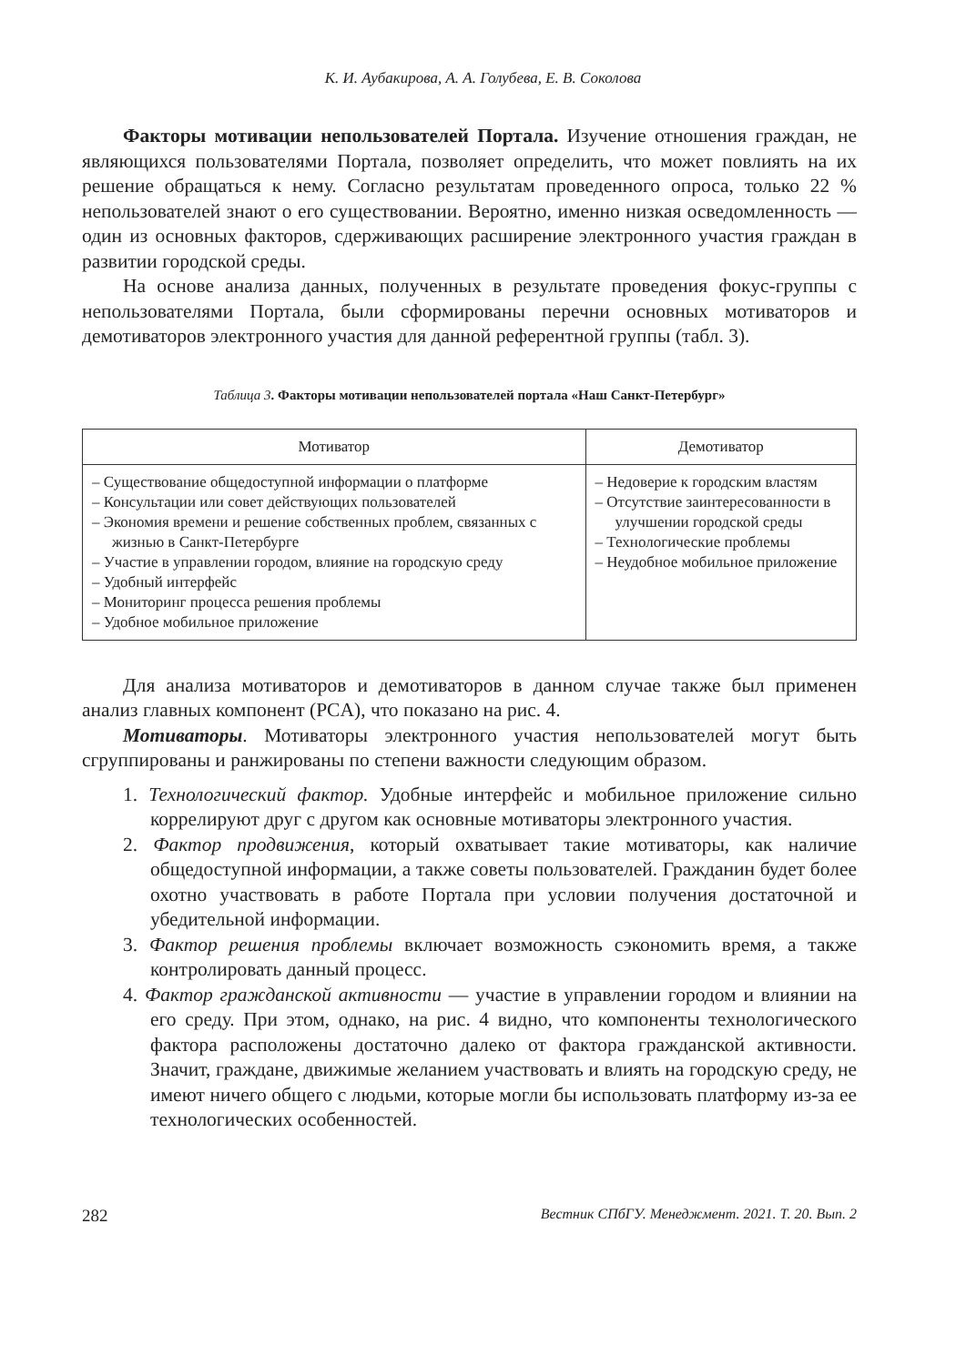К. И. Аубакирова, А. А. Голубева, Е. В. Соколова
Факторы мотивации непользователей Портала. Изучение отношения граждан, не являющихся пользователями Портала, позволяет определить, что может повлиять на их решение обращаться к нему. Согласно результатам проведенного опроса, только 22 % непользователей знают о его существовании. Вероятно, именно низкая осведомленность — один из основных факторов, сдерживающих расширение электронного участия граждан в развитии городской среды.
На основе анализа данных, полученных в результате проведения фокус-группы с непользователями Портала, были сформированы перечни основных мотиваторов и демотиваторов электронного участия для данной референтной группы (табл. 3).
Таблица 3. Факторы мотивации непользователей портала «Наш Санкт-Петербург»
| Мотиватор | Демотиватор |
| --- | --- |
| – Существование общедоступной информации о платформе – Консультации или совет действующих пользователей – Экономия времени и решение собственных проблем, связанных с жизнью в Санкт-Петербурге – Участие в управлении городом, влияние на городскую среду – Удобный интерфейс – Мониторинг процесса решения проблемы – Удобное мобильное приложение | – Недоверие к городским властям – Отсутствие заинтересованности в улучшении городской среды – Технологические проблемы – Неудобное мобильное приложение |
Для анализа мотиваторов и демотиваторов в данном случае также был применен анализ главных компонент (PCA), что показано на рис. 4.
Мотиваторы. Мотиваторы электронного участия непользователей могут быть сгруппированы и ранжированы по степени важности следующим образом.
1. Технологический фактор. Удобные интерфейс и мобильное приложение сильно коррелируют друг с другом как основные мотиваторы электронного участия.
2. Фактор продвижения, который охватывает такие мотиваторы, как наличие общедоступной информации, а также советы пользователей. Гражданин будет более охотно участвовать в работе Портала при условии получения достаточной и убедительной информации.
3. Фактор решения проблемы включает возможность сэкономить время, а также контролировать данный процесс.
4. Фактор гражданской активности — участие в управлении городом и влиянии на его среду. При этом, однако, на рис. 4 видно, что компоненты технологического фактора расположены достаточно далеко от фактора гражданской активности. Значит, граждане, движимые желанием участвовать и влиять на городскую среду, не имеют ничего общего с людьми, которые могли бы использовать платформу из-за ее технологических особенностей.
282 Вестник СПбГУ. Менеджмент. 2021. Т. 20. Вып. 2